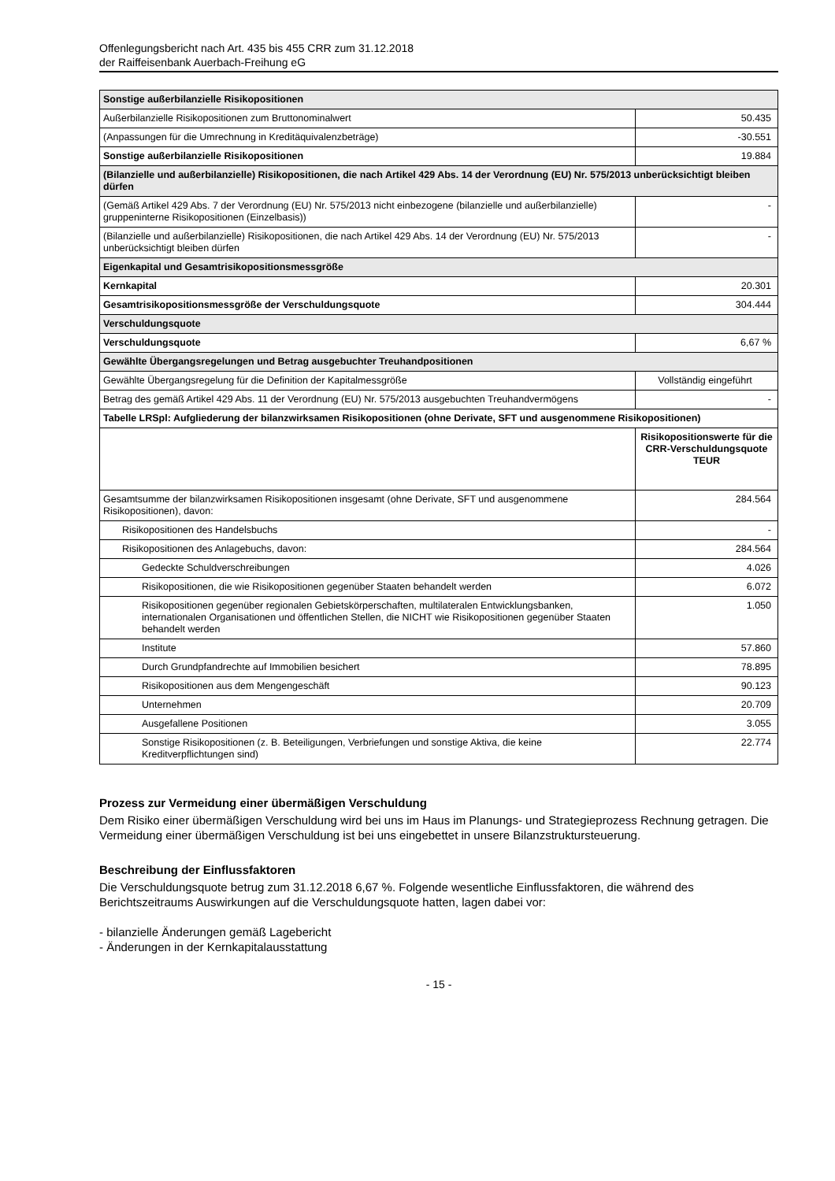Offenlegungsbericht nach Art. 435 bis 455 CRR zum 31.12.2018
der Raiffeisenbank Auerbach-Freihung eG
| Sonstige außerbilanzielle Risikopositionen | |
| Außerbilanzielle Risikopositionen zum Bruttonominalwert | 50.435 |
| (Anpassungen für die Umrechnung in Kreditäquivalenzbeträge) | -30.551 |
| Sonstige außerbilanzielle Risikopositionen | 19.884 |
| (Bilanzielle und außerbilanzielle) Risikopositionen, die nach Artikel 429 Abs. 14 der Verordnung (EU) Nr. 575/2013 unberücksichtigt bleiben dürfen | |
| (Gemäß Artikel 429 Abs. 7 der Verordnung (EU) Nr. 575/2013 nicht einbezogene (bilanzielle und außerbilanzielle) gruppeninterne Risikopositionen (Einzelbasis)) | - |
| (Bilanzielle und außerbilanzielle) Risikopositionen, die nach Artikel 429 Abs. 14 der Verordnung (EU) Nr. 575/2013 unberücksichtigt bleiben dürfen | - |
| Eigenkapital und Gesamtrisikopositionsmessgröße | |
| Kernkapital | 20.301 |
| Gesamtrisikopositionsmessgröße der Verschuldungsquote | 304.444 |
| Verschuldungsquote | |
| Verschuldungsquote | 6,67 % |
| Gewählte Übergangsregelungen und Betrag ausgebuchter Treuhandpositionen | |
| Gewählte Übergangsregelung für die Definition der Kapitalmessgröße | Vollständig eingeführt |
| Betrag des gemäß Artikel 429 Abs. 11 der Verordnung (EU) Nr. 575/2013 ausgebuchten Treuhandvermögens | - |
| Tabelle LRSpl: Aufgliederung der bilanzwirksamen Risikopositionen (ohne Derivate, SFT und ausgenommene Risikopositionen) | |
| | Risikopositionswerte für die CRR-Verschuldungsquote TEUR |
| Gesamtsumme der bilanzwirksamen Risikopositionen insgesamt (ohne Derivate, SFT und ausgenommene Risikopositionen), davon: | 284.564 |
| Risikopositionen des Handelsbuchs | - |
| Risikopositionen des Anlagebuchs, davon: | 284.564 |
| Gedeckte Schuldverschreibungen | 4.026 |
| Risikopositionen, die wie Risikopositionen gegenüber Staaten behandelt werden | 6.072 |
| Risikopositionen gegenüber regionalen Gebietskörperschaften, multilateralen Entwicklungsbanken, internationalen Organisationen und öffentlichen Stellen, die NICHT wie Risikopositionen gegenüber Staaten behandelt werden | 1.050 |
| Institute | 57.860 |
| Durch Grundpfandrechte auf Immobilien besichert | 78.895 |
| Risikopositionen aus dem Mengengeschäft | 90.123 |
| Unternehmen | 20.709 |
| Ausgefallene Positionen | 3.055 |
| Sonstige Risikopositionen (z. B. Beteiligungen, Verbriefungen und sonstige Aktiva, die keine Kreditverpflichtungen sind) | 22.774 |
Prozess zur Vermeidung einer übermäßigen Verschuldung
Dem Risiko einer übermäßigen Verschuldung wird bei uns im Haus im Planungs- und Strategieprozess Rechnung getragen. Die Vermeidung einer übermäßigen Verschuldung ist bei uns eingebettet in unsere Bilanzstruktursteuerung.
Beschreibung der Einflussfaktoren
Die Verschuldungsquote betrug zum 31.12.2018 6,67 %. Folgende wesentliche Einflussfaktoren, die während des Berichtszeitraums Auswirkungen auf die Verschuldungsquote hatten, lagen dabei vor:
- bilanzielle Änderungen gemäß Lagebericht
- Änderungen in der Kernkapitalausstattung
- 15 -